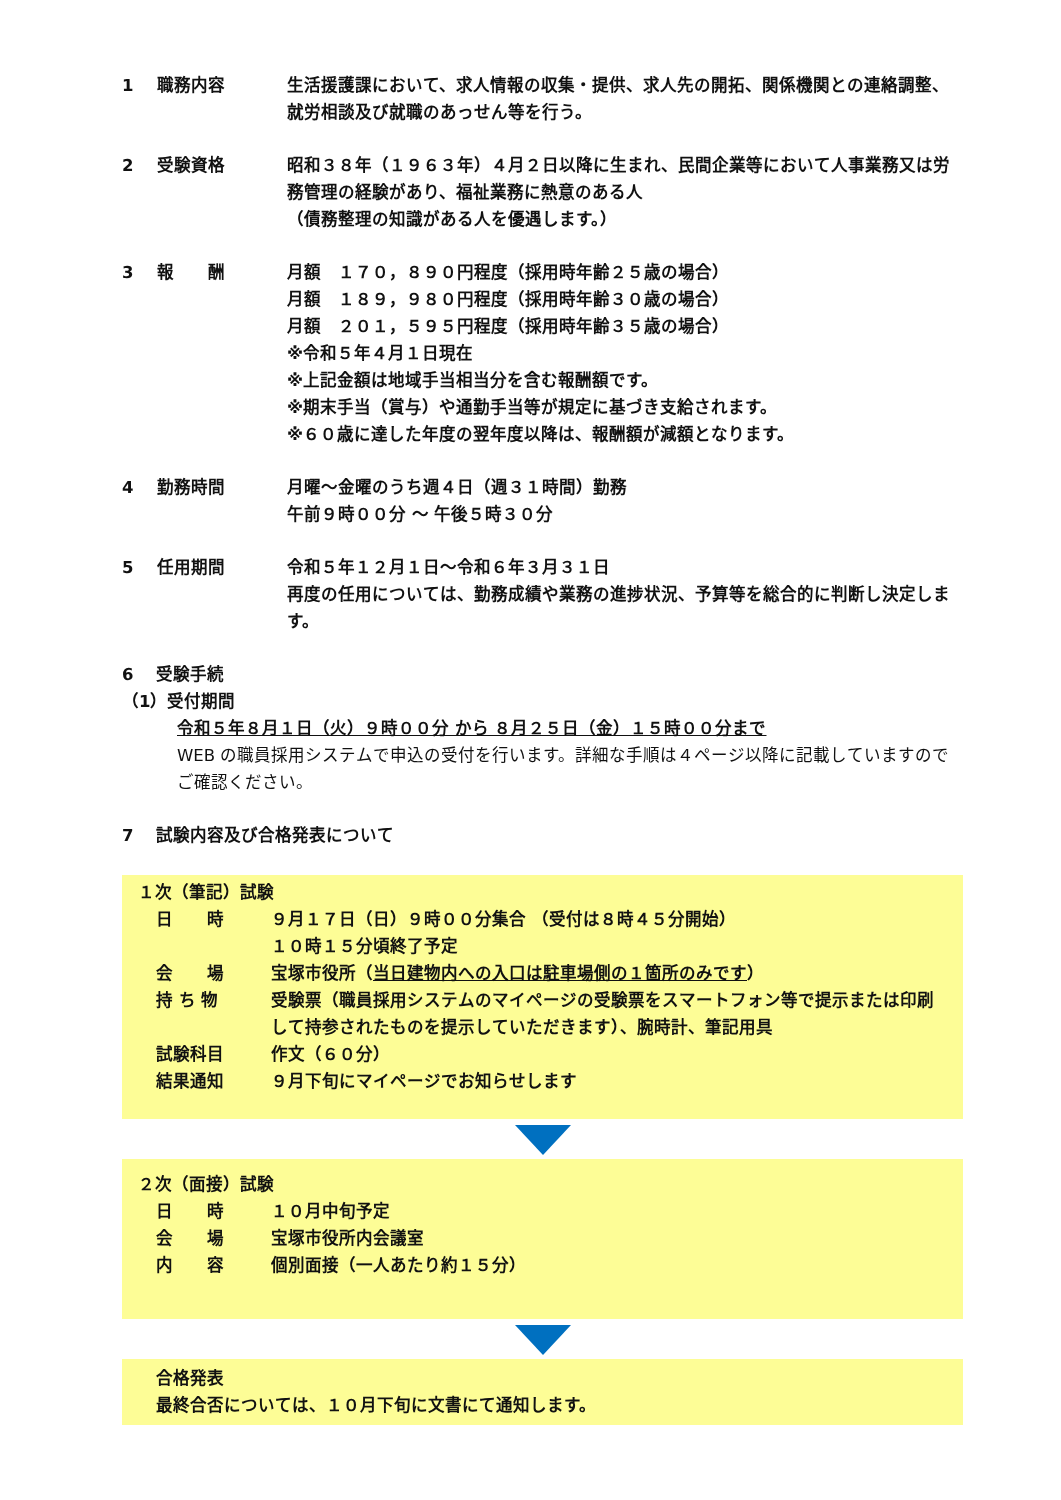1
職務内容
生活援護課において、求人情報の収集・提供、求人先の開拓、関係機関との連絡調整、就労相談及び就職のあっせん等を行う。
2
受験資格
昭和３８年（１９６３年）４月２日以降に生まれ、民間企業等において人事業務又は労務管理の経験があり、福祉業務に熱意のある人
（債務整理の知識がある人を優遇します。）
3
報　　酬
月額　１７０，８９０円程度（採用時年齢２５歳の場合）
月額　１８９，９８０円程度（採用時年齢３０歳の場合）
月額　２０１，５９５円程度（採用時年齢３５歳の場合）
※令和５年４月１日現在
※上記金額は地域手当相当分を含む報酬額です。
※期末手当（賞与）や通勤手当等が規定に基づき支給されます。
※６０歳に達した年度の翌年度以降は、報酬額が減額となります。
4
勤務時間
月曜～金曜のうち週４日（週３１時間）勤務
午前９時００分 ～ 午後５時３０分
5
任用期間
令和５年１２月１日～令和６年３月３１日
再度の任用については、勤務成績や業務の進捗状況、予算等を総合的に判断し決定します。
6　 受験手続
（1）受付期間
令和５年８月１日（火）９時００分 から ８月２５日（金）１５時００分まで
WEB の職員採用システムで申込の受付を行います。詳細な手順は４ページ以降に記載していますのでご確認ください。
7　 試験内容及び合格発表について
１次（筆記）試験
日　　時
９月１７日（日）９時００分集合 （受付は８時４５分開始）
１０時１５分頃終了予定
会　　場
宝塚市役所（当日建物内への入口は駐車場側の１箇所のみです）
持 ち 物
受験票（職員採用システムのマイページの受験票をスマートフォン等で提示または印刷して持参されたものを提示していただきます）、腕時計、筆記用具
試験科目
作文（６０分）
結果通知
９月下旬にマイページでお知らせします
２次（面接）試験
日　　時
１０月中旬予定
会　　場
宝塚市役所内会議室
内　　容
個別面接（一人あたり約１５分）
合格発表
最終合否については、１０月下旬に文書にて通知します。